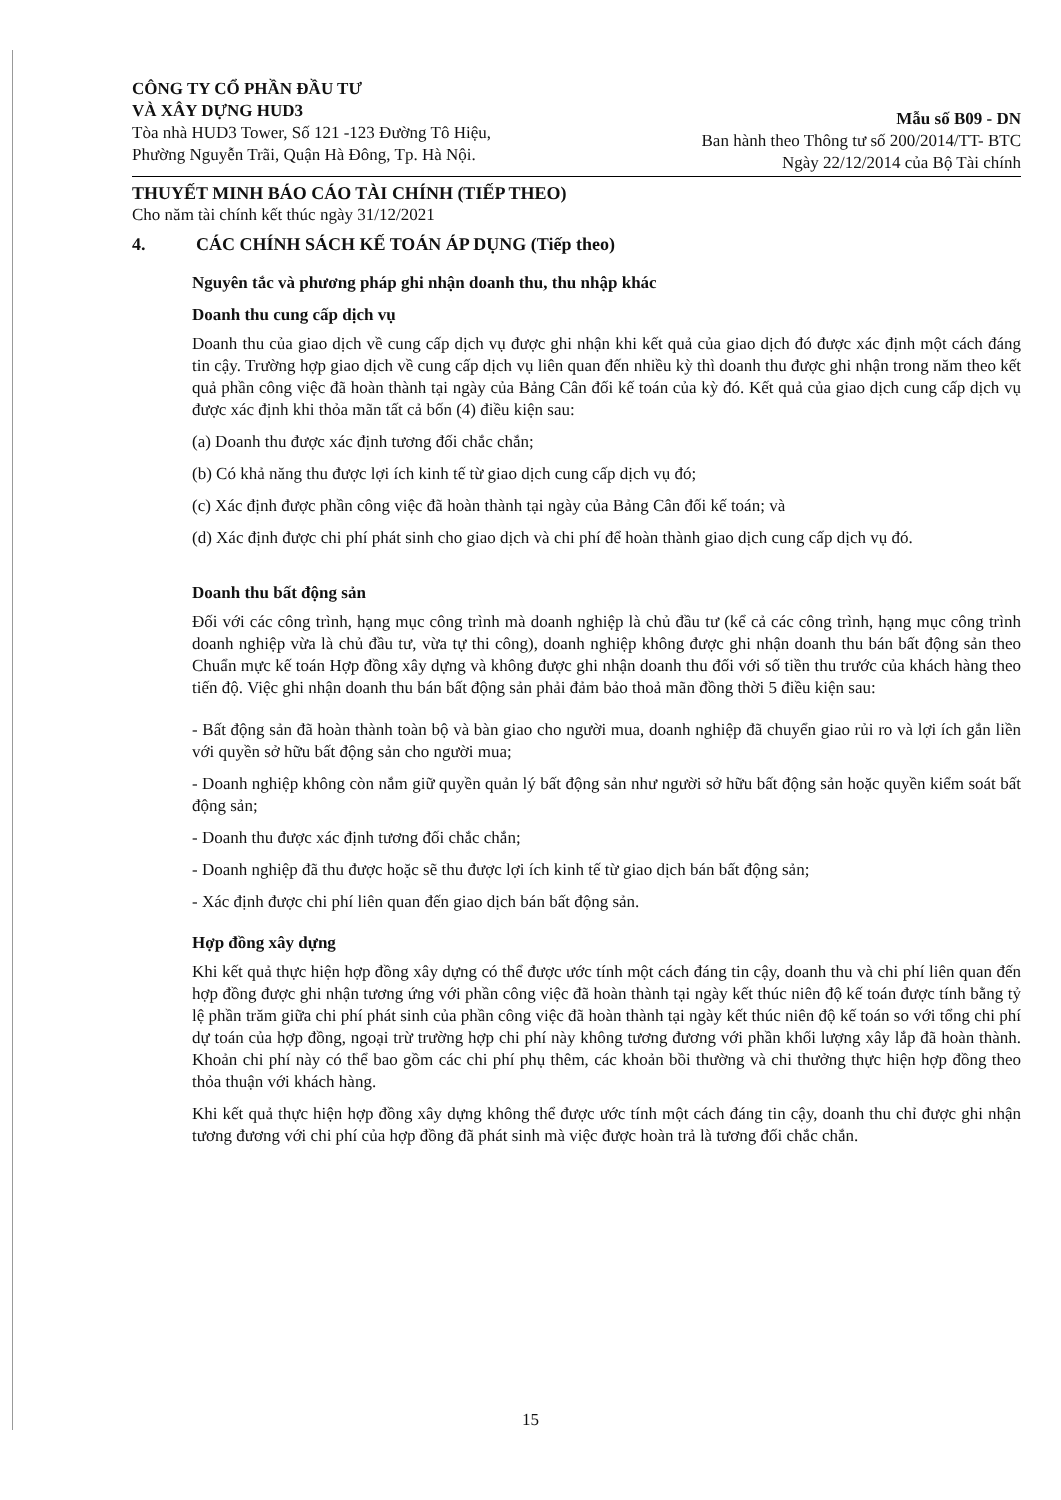CÔNG TY CỔ PHẦN ĐẦU TƯ
VÀ XÂY DỰNG HUD3
Tòa nhà HUD3 Tower, Số 121 -123 Đường Tô Hiệu,
Phường Nguyễn Trãi, Quận Hà Đông, Tp. Hà Nội.
Mẫu số B09 - DN
Ban hành theo Thông tư số 200/2014/TT- BTC
Ngày 22/12/2014 của Bộ Tài chính
THUYẾT MINH BÁO CÁO TÀI CHÍNH (TIẾP THEO)
Cho năm tài chính kết thúc ngày 31/12/2021
4. CÁC CHÍNH SÁCH KẾ TOÁN ÁP DỤNG (Tiếp theo)
Nguyên tắc và phương pháp ghi nhận doanh thu, thu nhập khác
Doanh thu cung cấp dịch vụ
Doanh thu của giao dịch về cung cấp dịch vụ được ghi nhận khi kết quả của giao dịch đó được xác định một cách đáng tin cậy. Trường hợp giao dịch về cung cấp dịch vụ liên quan đến nhiều kỳ thì doanh thu được ghi nhận trong năm theo kết quả phần công việc đã hoàn thành tại ngày của Bảng Cân đối kế toán của kỳ đó. Kết quả của giao dịch cung cấp dịch vụ được xác định khi thỏa mãn tất cả bốn (4) điều kiện sau:
(a) Doanh thu được xác định tương đối chắc chắn;
(b) Có khả năng thu được lợi ích kinh tế từ giao dịch cung cấp dịch vụ đó;
(c) Xác định được phần công việc đã hoàn thành tại ngày của Bảng Cân đối kế toán; và
(d) Xác định được chi phí phát sinh cho giao dịch và chi phí để hoàn thành giao dịch cung cấp dịch vụ đó.
Doanh thu bất động sản
Đối với các công trình, hạng mục công trình mà doanh nghiệp là chủ đầu tư (kể cả các công trình, hạng mục công trình doanh nghiệp vừa là chủ đầu tư, vừa tự thi công), doanh nghiệp không được ghi nhận doanh thu bán bất động sản theo Chuẩn mực kế toán Hợp đồng xây dựng và không được ghi nhận doanh thu đối với số tiền thu trước của khách hàng theo tiến độ. Việc ghi nhận doanh thu bán bất động sản phải đảm bảo thoả mãn đồng thời 5 điều kiện sau:
- Bất động sản đã hoàn thành toàn bộ và bàn giao cho người mua, doanh nghiệp đã chuyển giao rủi ro và lợi ích gắn liền với quyền sở hữu bất động sản cho người mua;
- Doanh nghiệp không còn nắm giữ quyền quản lý bất động sản như người sở hữu bất động sản hoặc quyền kiểm soát bất động sản;
- Doanh thu được xác định tương đối chắc chắn;
- Doanh nghiệp đã thu được hoặc sẽ thu được lợi ích kinh tế từ giao dịch bán bất động sản;
- Xác định được chi phí liên quan đến giao dịch bán bất động sản.
Hợp đồng xây dựng
Khi kết quả thực hiện hợp đồng xây dựng có thể được ước tính một cách đáng tin cậy, doanh thu và chi phí liên quan đến hợp đồng được ghi nhận tương ứng với phần công việc đã hoàn thành tại ngày kết thúc niên độ kế toán được tính bằng tỷ lệ phần trăm giữa chi phí phát sinh của phần công việc đã hoàn thành tại ngày kết thúc niên độ kế toán so với tổng chi phí dự toán của hợp đồng, ngoại trừ trường hợp chi phí này không tương đương với phần khối lượng xây lắp đã hoàn thành. Khoản chi phí này có thể bao gồm các chi phí phụ thêm, các khoản bồi thường và chi thưởng thực hiện hợp đồng theo thỏa thuận với khách hàng.
Khi kết quả thực hiện hợp đồng xây dựng không thể được ước tính một cách đáng tin cậy, doanh thu chỉ được ghi nhận tương đương với chi phí của hợp đồng đã phát sinh mà việc được hoàn trả là tương đối chắc chắn.
15